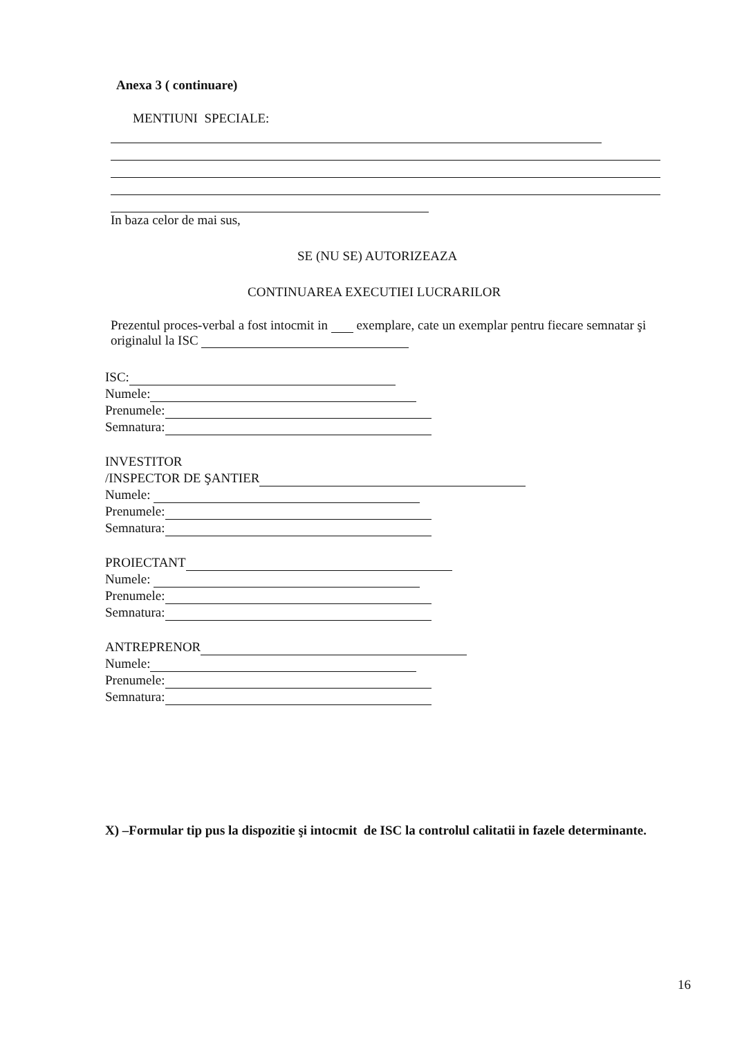Anexa 3 ( continuare)
MENTIUNI SPECIALE:
In baza celor de mai sus,
SE (NU SE) AUTORIZEAZA
CONTINUAREA EXECUTIEI LUCRARILOR
Prezentul proces-verbal a fost intocmit in exemplare, cate un exemplar pentru fiecare semnatar şi originalul la ISC
ISC:
Numele:
Prenumele:
Semnatura:
INVESTITOR
/INSPECTOR DE ŞANTIER
Numele:
Prenumele:
Semnatura:
PROIECTANT
Numele:
Prenumele:
Semnatura:
ANTREPRENOR
Numele:
Prenumele:
Semnatura:
X) –Formular tip pus la dispozitie şi intocmit de ISC la controlul calitatii in fazele determinante.
16